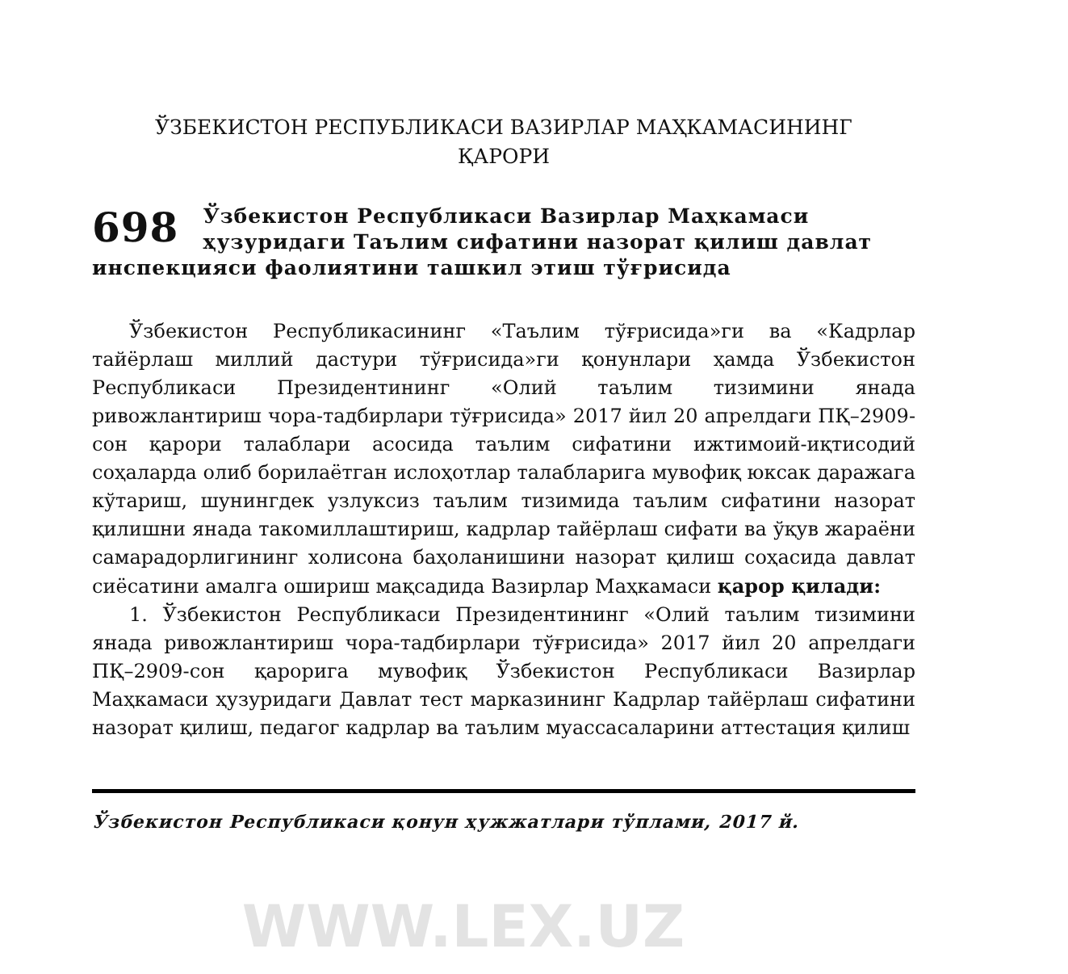ЎЗБЕКИСТОН РЕСПУБЛИКАСИ ВАЗИРЛАР МАҲКАМАСИНИНГ
ҚАРОРИ
698 Ўзбекистон Республикаси Вазирлар Маҳкамаси ҳузуридаги Таълим сифатини назорат қилиш давлат инспекцияси фаолиятини ташкил этиш тўғрисида
Ўзбекистон Республикасининг «Таълим тўғрисида»ги ва «Кадрлар тайёрлаш миллий дастури тўғрисида»ги қонунлари ҳамда Ўзбекистон Республикаси Президентининг «Олий таълим тизимини янада ривожлантириш чора-тадбирлари тўғрисида» 2017 йил 20 апрелдаги ПҚ–2909-сон қарори талаблари асосида таълим сифатини ижтимоий-иқтисодий соҳаларда олиб борилаётган ислоҳотлар талабларига мувофиқ юксак даражага кўтариш, шунингдек узлуксиз таълим тизимида таълим сифатини назорат қилишни янада такомиллаштириш, кадрлар тайёрлаш сифати ва ўқув жараёни самарадорлигининг холисона баҳоланишини назорат қилиш соҳасида давлат сиёсатини амалга ошириш мақсадида Вазирлар Маҳкамаси қарор қилади:
1. Ўзбекистон Республикаси Президентининг «Олий таълим тизимини янада ривожлантириш чора-тадбирлари тўғрисида» 2017 йил 20 апрелдаги ПҚ–2909-сон қарорига мувофиқ Ўзбекистон Республикаси Вазирлар Маҳкамаси ҳузуридаги Давлат тест марказининг Кадрлар тайёрлаш сифатини назорат қилиш, педагог кадрлар ва таълим муассасаларини аттестация қилиш
Ўзбекистон Республикаси қонун ҳужжатлари тўплами, 2017 й.
WWW.LEX.UZ